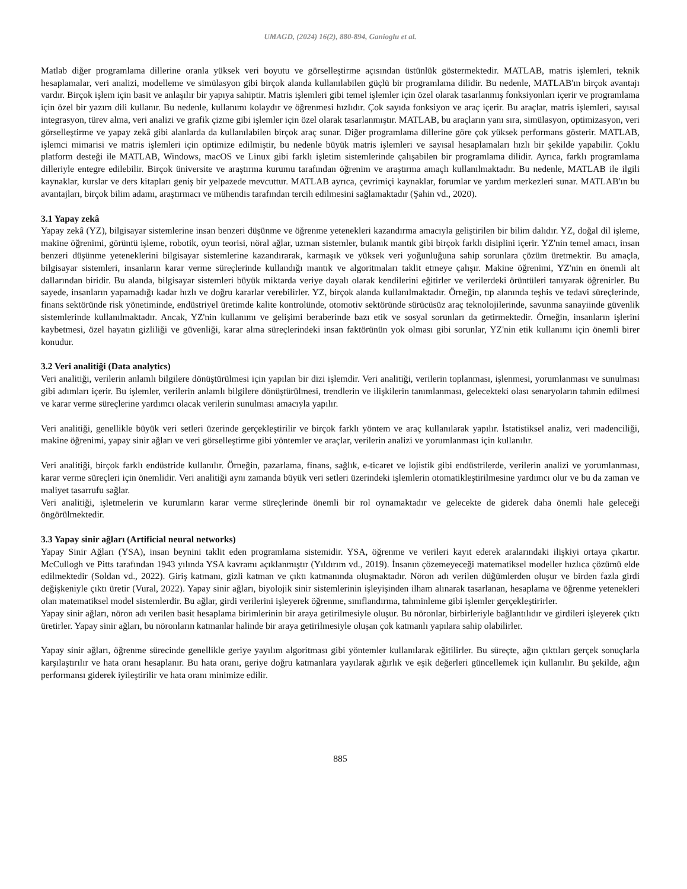UMAGD, (2024) 16(2), 880-894, Ganioglu et al.
Matlab diğer programlama dillerine oranla yüksek veri boyutu ve görselleştirme açısından üstünlük göstermektedir. MATLAB, matris işlemleri, teknik hesaplamalar, veri analizi, modelleme ve simülasyon gibi birçok alanda kullanılabilen güçlü bir programlama dilidir. Bu nedenle, MATLAB'ın birçok avantajı vardır. Birçok işlem için basit ve anlaşılır bir yapıya sahiptir. Matris işlemleri gibi temel işlemler için özel olarak tasarlanmış fonksiyonları içerir ve programlama için özel bir yazım dili kullanır. Bu nedenle, kullanımı kolaydır ve öğrenmesi hızlıdır. Çok sayıda fonksiyon ve araç içerir. Bu araçlar, matris işlemleri, sayısal integrasyon, türev alma, veri analizi ve grafik çizme gibi işlemler için özel olarak tasarlanmıştır. MATLAB, bu araçların yanı sıra, simülasyon, optimizasyon, veri görselleştirme ve yapay zekâ gibi alanlarda da kullanılabilen birçok araç sunar. Diğer programlama dillerine göre çok yüksek performans gösterir. MATLAB, işlemci mimarisi ve matris işlemleri için optimize edilmiştir, bu nedenle büyük matris işlemleri ve sayısal hesaplamaları hızlı bir şekilde yapabilir. Çoklu platform desteği ile MATLAB, Windows, macOS ve Linux gibi farklı işletim sistemlerinde çalışabilen bir programlama dilidir. Ayrıca, farklı programlama dilleriyle entegre edilebilir. Birçok üniversite ve araştırma kurumu tarafından öğrenim ve araştırma amaçlı kullanılmaktadır. Bu nedenle, MATLAB ile ilgili kaynaklar, kurslar ve ders kitapları geniş bir yelpazede mevcuttur. MATLAB ayrıca, çevrimiçi kaynaklar, forumlar ve yardım merkezleri sunar. MATLAB'ın bu avantajları, birçok bilim adamı, araştırmacı ve mühendis tarafından tercih edilmesini sağlamaktadır (Şahin vd., 2020).
3.1 Yapay zekâ
Yapay zekâ (YZ), bilgisayar sistemlerine insan benzeri düşünme ve öğrenme yetenekleri kazandırma amacıyla geliştirilen bir bilim dalıdır. YZ, doğal dil işleme, makine öğrenimi, görüntü işleme, robotik, oyun teorisi, nöral ağlar, uzman sistemler, bulanık mantık gibi birçok farklı disiplini içerir. YZ'nin temel amacı, insan benzeri düşünme yeteneklerini bilgisayar sistemlerine kazandırarak, karmaşık ve yüksek veri yoğunluğuna sahip sorunlara çözüm üretmektir. Bu amaçla, bilgisayar sistemleri, insanların karar verme süreçlerinde kullandığı mantık ve algoritmaları taklit etmeye çalışır. Makine öğrenimi, YZ'nin en önemli alt dallarından biridir. Bu alanda, bilgisayar sistemleri büyük miktarda veriye dayalı olarak kendilerini eğitirler ve verilerdeki örüntüleri tanıyarak öğrenirler. Bu sayede, insanların yapamadığı kadar hızlı ve doğru kararlar verebilirler. YZ, birçok alanda kullanılmaktadır. Örneğin, tıp alanında teşhis ve tedavi süreçlerinde, finans sektöründe risk yönetiminde, endüstriyel üretimde kalite kontrolünde, otomotiv sektöründe sürücüsüz araç teknolojilerinde, savunma sanayiinde güvenlik sistemlerinde kullanılmaktadır. Ancak, YZ'nin kullanımı ve gelişimi beraberinde bazı etik ve sosyal sorunları da getirmektedir. Örneğin, insanların işlerini kaybetmesi, özel hayatın gizliliği ve güvenliği, karar alma süreçlerindeki insan faktörünün yok olması gibi sorunlar, YZ'nin etik kullanımı için önemli birer konudur.
3.2 Veri analitiği (Data analytics)
Veri analitiği, verilerin anlamlı bilgilere dönüştürülmesi için yapılan bir dizi işlemdir. Veri analitiği, verilerin toplanması, işlenmesi, yorumlanması ve sunulması gibi adımları içerir. Bu işlemler, verilerin anlamlı bilgilere dönüştürülmesi, trendlerin ve ilişkilerin tanımlanması, gelecekteki olası senaryoların tahmin edilmesi ve karar verme süreçlerine yardımcı olacak verilerin sunulması amacıyla yapılır.
Veri analitiği, genellikle büyük veri setleri üzerinde gerçekleştirilir ve birçok farklı yöntem ve araç kullanılarak yapılır. İstatistiksel analiz, veri madenciliği, makine öğrenimi, yapay sinir ağları ve veri görselleştirme gibi yöntemler ve araçlar, verilerin analizi ve yorumlanması için kullanılır.
Veri analitiği, birçok farklı endüstride kullanılır. Örneğin, pazarlama, finans, sağlık, e-ticaret ve lojistik gibi endüstrilerde, verilerin analizi ve yorumlanması, karar verme süreçleri için önemlidir. Veri analitiği aynı zamanda büyük veri setleri üzerindeki işlemlerin otomatikleştirilmesine yardımcı olur ve bu da zaman ve maliyet tasarrufu sağlar.
Veri analitiği, işletmelerin ve kurumların karar verme süreçlerinde önemli bir rol oynamaktadır ve gelecekte de giderek daha önemli hale geleceği öngörülmektedir.
3.3 Yapay sinir ağları (Artificial neural networks)
Yapay Sinir Ağları (YSA), insan beynini taklit eden programlama sistemidir. YSA, öğrenme ve verileri kayıt ederek aralarındaki ilişkiyi ortaya çıkartır. McCullogh ve Pitts tarafından 1943 yılında YSA kavramı açıklanmıştır (Yıldırım vd., 2019). İnsanın çözemeyeceği matematiksel modeller hızlıca çözümü elde edilmektedir (Soldan vd., 2022). Giriş katmanı, gizli katman ve çıktı katmanında oluşmaktadır. Nöron adı verilen düğümlerden oluşur ve birden fazla girdi değişkeniyle çıktı üretir (Vural, 2022). Yapay sinir ağları, biyolojik sinir sistemlerinin işleyişinden ilham alınarak tasarlanan, hesaplama ve öğrenme yetenekleri olan matematiksel model sistemlerdir. Bu ağlar, girdi verilerini işleyerek öğrenme, sınıflandırma, tahminleme gibi işlemler gerçekleştirirler.
Yapay sinir ağları, nöron adı verilen basit hesaplama birimlerinin bir araya getirilmesiyle oluşur. Bu nöronlar, birbirleriyle bağlantılıdır ve girdileri işleyerek çıktı üretirler. Yapay sinir ağları, bu nöronların katmanlar halinde bir araya getirilmesiyle oluşan çok katmanlı yapılara sahip olabilirler.
Yapay sinir ağları, öğrenme sürecinde genellikle geriye yayılım algoritması gibi yöntemler kullanılarak eğitilirler. Bu süreçte, ağın çıktıları gerçek sonuçlarla karşılaştırılır ve hata oranı hesaplanır. Bu hata oranı, geriye doğru katmanlara yayılarak ağırlık ve eşik değerleri güncellemek için kullanılır. Bu şekilde, ağın performansı giderek iyileştirilir ve hata oranı minimize edilir.
885